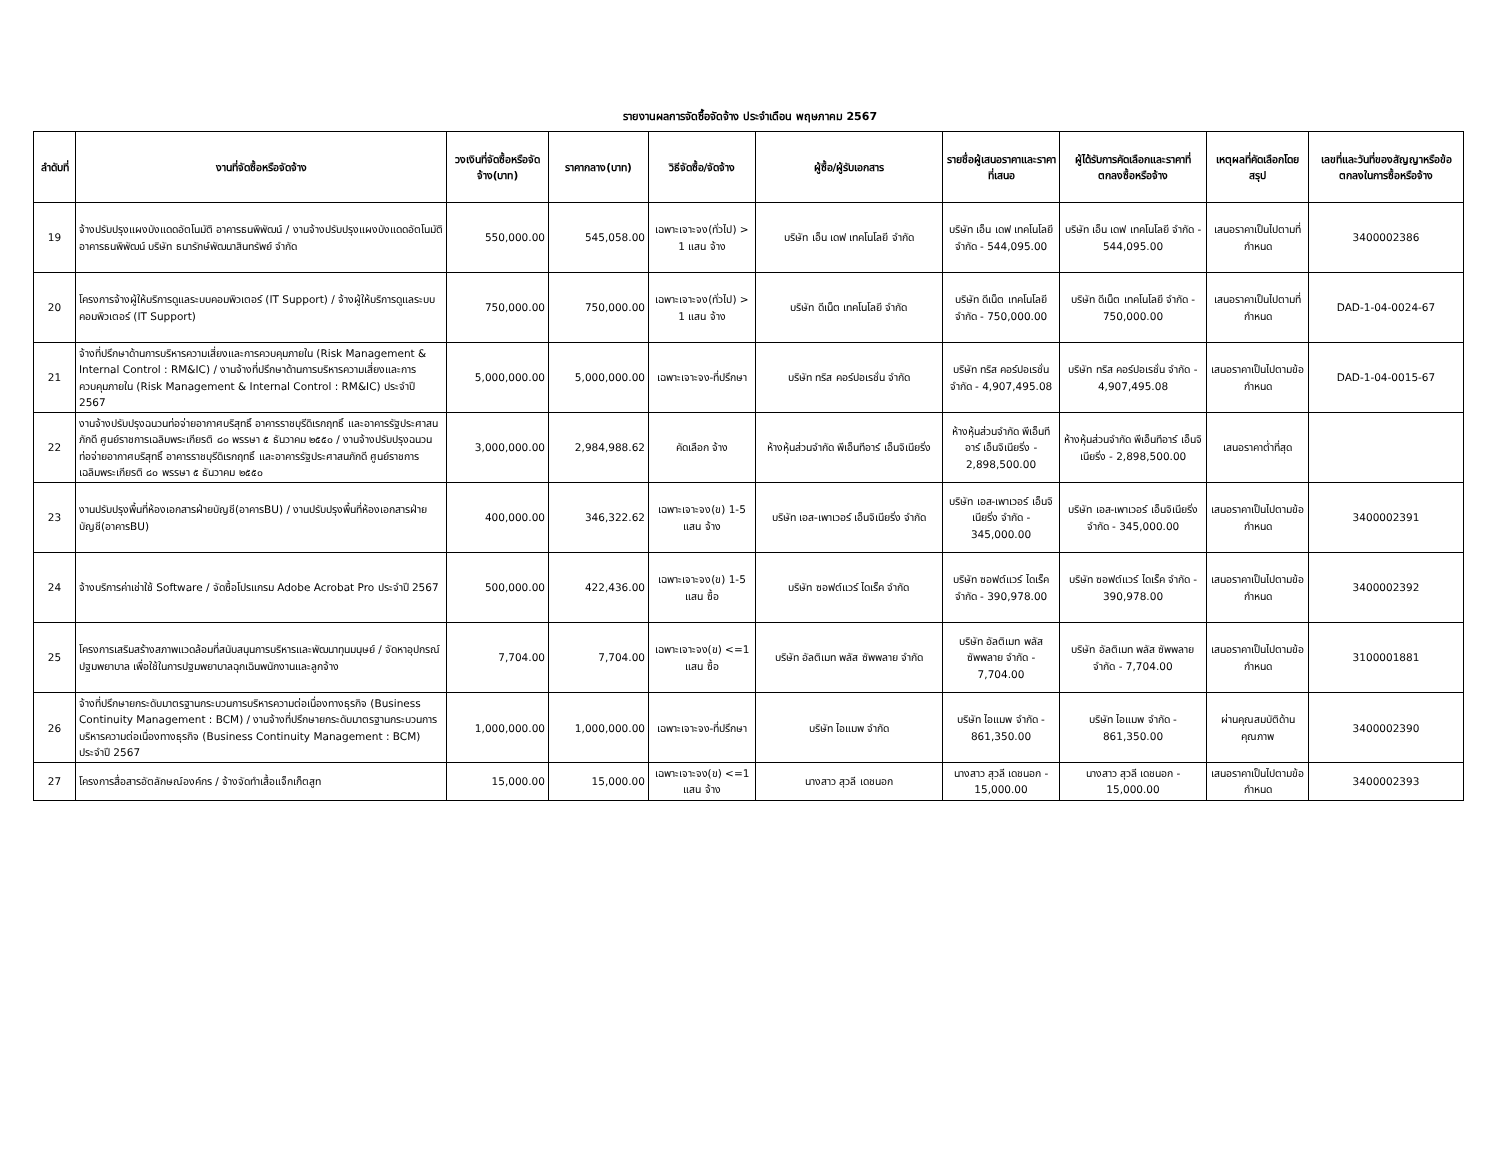รายงานผลการจัดซื้อจัดจ้าง ประจำเดือน พฤษภาคม 2567
| ลำดับที่ | งานที่จัดซื้อหรือจัดจ้าง | วงเงินที่จัดซื้อหรือจัดจ้าง(บาท) | ราคากลาง(บาท) | วิธีจัดซื้อ/จัดจ้าง | ผู้ซื้อ/ผู้รับเอกสาร | รายชื่อผู้เสนอราคาและราคาที่เสนอ | ผู้ได้รับการคัดเลือกและราคาที่ตกลงซื้อหรือจ้าง | เหตุผลที่คัดเลือกโดยสรุป | เลขที่และวันที่ของสัญญาหรือข้อตกลงในการซื้อหรือจ้าง |
| --- | --- | --- | --- | --- | --- | --- | --- | --- | --- |
| 19 | จ้างปรับปรุงแผงบังแดดอัตโนมัติ อาคารธนพิพัฒน์ / งานจ้างปรับปรุงแผงบังแดดอัตโนมัติ อาคารธนพิพัฒน์ บริษัท ธนารักษ์พัฒนาสินทรัพย์ จำกัด | 550,000.00 | 545,058.00 | เฉพาะเจาะจง(ทั่วไป) > 1 แสน จ้าง | บริษัท เอ็น เดฟ เทคโนโลยี จำกัด | บริษัท เอ็น เดฟ เทคโนโลยี จำกัด - 544,095.00 | บริษัท เอ็น เดฟ เทคโนโลยี จำกัด - 544,095.00 | เสนอราคาเป็นไปตามที่กำหนด | 3400002386 |
| 20 | โครงการจ้างผู้ให้บริการดูแลระบบคอมพิวเตอร์ (IT Support) / จ้างผู้ให้บริการดูแลระบบคอมพิวเตอร์ (IT Support) | 750,000.00 | 750,000.00 | เฉพาะเจาะจง(ทั่วไป) > 1 แสน จ้าง | บริษัท ดีเน็ต เทคโนโลยี จำกัด | บริษัท ดีเน็ต เทคโนโลยี จำกัด - 750,000.00 | บริษัท ดีเน็ต เทคโนโลยี จำกัด - 750,000.00 | เสนอราคาเป็นไปตามที่กำหนด | DAD-1-04-0024-67 |
| 21 | จ้างที่ปรึกษาด้านการบริหารความเสี่ยงและการควบคุมภายใน (Risk Management & Internal Control : RM&IC) / งานจ้างที่ปรึกษาด้านการบริหารความเสี่ยงและการควบคุมภายใน (Risk Management & Internal Control : RM&IC) ประจำปี 2567 | 5,000,000.00 | 5,000,000.00 | เฉพาะเจาะจง-ที่ปรึกษา | บริษัท ทริส คอร์ปอเรชั่น จำกัด | บริษัท ทริส คอร์ปอเรชั่น จำกัด - 4,907,495.08 | บริษัท ทริส คอร์ปอเรชั่น จำกัด - 4,907,495.08 | เสนอราคาเป็นไปตามข้อกำหนด | DAD-1-04-0015-67 |
| 22 | งานจ้างปรับปรุงฉนวนท่อจ่ายอากาศบริสุทธิ์ อาคารราชบุรีดิเรกฤทธิ์ และอาคารรัฐประศาสนภักดี ศูนย์ราชการเฉลิมพระเกียรติ ๘๐ พรรษา ๕ ธันวาคม ๒๕๕๐ / งานจ้างปรับปรุงฉนวนท่อจ่ายอากาศบริสุทธิ์ อาคารราชบุรีดิเรกฤทธิ์ และอาคารรัฐประศาสนภักดี ศูนย์ราชการเฉลิมพระเกียรติ ๘๐ พรรษา ๕ ธันวาคม ๒๕๕๐ | 3,000,000.00 | 2,984,988.62 | คัดเลือก จ้าง | ห้างหุ้นส่วนจำกัด พีเอ็นทีอาร์ เอ็นจิเนียริ่ง | ห้างหุ้นส่วนจำกัด พีเอ็นทีอาร์ เอ็นจิเนียริ่ง - 2,898,500.00 | ห้างหุ้นส่วนจำกัด พีเอ็นทีอาร์ เอ็นจิเนียริ่ง - 2,898,500.00 | เสนอราคาต่ำที่สุด | |
| 23 | งานปรับปรุงพื้นที่ห้องเอกสารฝ่ายบัญชี(อาคารBU) / งานปรับปรุงพื้นที่ห้องเอกสารฝ่ายบัญชี(อาคารBU) | 400,000.00 | 346,322.62 | เฉพาะเจาะจง(ข) 1-5 แสน จ้าง | บริษัท เอส-เพาเวอร์ เอ็นจิเนียริ่ง จำกัด | บริษัท เอส-เพาเวอร์ เอ็นจิเนียริ่ง จำกัด - 345,000.00 | บริษัท เอส-เพาเวอร์ เอ็นจิเนียริ่ง จำกัด - 345,000.00 | เสนอราคาเป็นไปตามข้อกำหนด | 3400002391 |
| 24 | จ้างบริการค่าเช่าใช้ Software / จัดซื้อโปรแกรม Adobe Acrobat Pro ประจำปี 2567 | 500,000.00 | 422,436.00 | เฉพาะเจาะจง(ข) 1-5 แสน ซื้อ | บริษัท ซอฟต์แวร์ ไดเร็ค จำกัด | บริษัท ซอฟต์แวร์ ไดเร็ค จำกัด - 390,978.00 | บริษัท ซอฟต์แวร์ ไดเร็ค จำกัด - 390,978.00 | เสนอราคาเป็นไปตามข้อกำหนด | 3400002392 |
| 25 | โครงการเสริมสร้างสภาพแวดล้อมที่สนับสนุนการบริหารและพัฒนาทุนมนุษย์ / จัดหาอุปกรณ์ปฐมพยาบาล เพื่อใช้ในการปฐมพยาบาลฉุกเฉินพนักงานและลูกจ้าง | 7,704.00 | 7,704.00 | เฉพาะเจาะจง(ข) <=1 แสน ซื้อ | บริษัท อัลติเมท พลัส ซัพพลาย จำกัด | บริษัท อัลติเมท พลัส ซัพพลาย จำกัด - 7,704.00 | บริษัท อัลติเมท พลัส ซัพพลาย จำกัด - 7,704.00 | เสนอราคาเป็นไปตามข้อกำหนด | 3100001881 |
| 26 | จ้างที่ปรึกษายกระดับมาตรฐานกระบวนการบริหารความต่อเนื่องทางธุรกิจ (Business Continuity Management : BCM) / งานจ้างที่ปรึกษายกระดับมาตรฐานกระบวนการบริหารความต่อเนื่องทางธุรกิจ (Business Continuity Management : BCM) ประจำปี 2567 | 1,000,000.00 | 1,000,000.00 | เฉพาะเจาะจง-ที่ปรึกษา | บริษัท ไอแมพ จำกัด | บริษัท ไอแมพ จำกัด - 861,350.00 | บริษัท ไอแมพ จำกัด - 861,350.00 | ผ่านคุณสมบัติด้านคุณภาพ | 3400002390 |
| 27 | โครงการสื่อสารอัตลักษณ์องค์กร / จ้างจัดทำเสื้อแจ็กเก็ตสูท | 15,000.00 | 15,000.00 | เฉพาะเจาะจง(ข) <=1 แสน จ้าง | นางสาว สุวลี เดชนอก | นางสาว สุวลี เดชนอก - 15,000.00 | นางสาว สุวลี เดชนอก - 15,000.00 | เสนอราคาเป็นไปตามข้อกำหนด | 3400002393 |